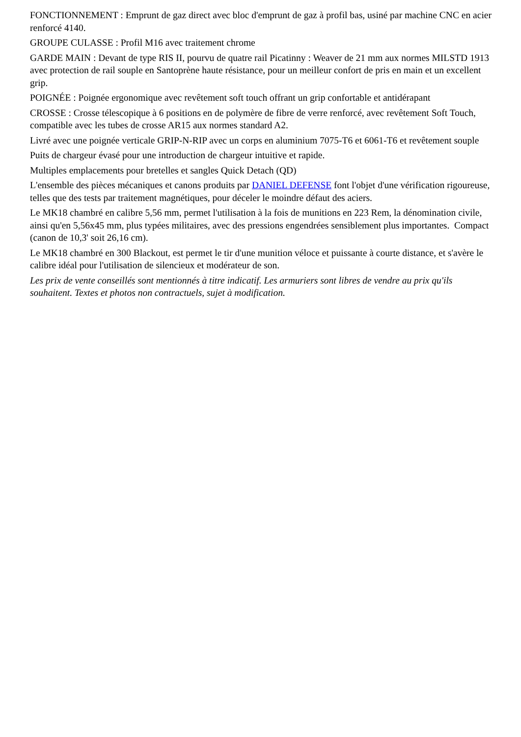FONCTIONNEMENT : Emprunt de gaz direct avec bloc d'emprunt de gaz à profil bas, usiné par machine CNC en acier renforcé 4140.
GROUPE CULASSE : Profil M16 avec traitement chrome
GARDE MAIN : Devant de type RIS II, pourvu de quatre rail Picatinny : Weaver de 21 mm aux normes MILSTD 1913 avec protection de rail souple en Santoprène haute résistance, pour un meilleur confort de pris en main et un excellent grip.
POIGNÉE : Poignée ergonomique avec revêtement soft touch offrant un grip confortable et antidérapant
CROSSE : Crosse télescopique à 6 positions en de polymère de fibre de verre renforcé, avec revêtement Soft Touch, compatible avec les tubes de crosse AR15 aux normes standard A2.
Livré avec une poignée verticale GRIP-N-RIP avec un corps en aluminium 7075-T6 et 6061-T6 et revêtement souple
Puits de chargeur évasé pour une introduction de chargeur intuitive et rapide.
Multiples emplacements pour bretelles et sangles Quick Detach (QD)
L'ensemble des pièces mécaniques et canons produits par DANIEL DEFENSE font l'objet d'une vérification rigoureuse, telles que des tests par traitement magnétiques, pour déceler le moindre défaut des aciers.
Le MK18 chambré en calibre 5,56 mm, permet l'utilisation à la fois de munitions en 223 Rem, la dénomination civile, ainsi qu'en 5,56x45 mm, plus typées militaires, avec des pressions engendrées sensiblement plus importantes. Compact (canon de 10,3' soit 26,16 cm).
Le MK18 chambré en 300 Blackout, est permet le tir d'une munition véloce et puissante à courte distance, et s'avère le calibre idéal pour l'utilisation de silencieux et modérateur de son.
Les prix de vente conseillés sont mentionnés à titre indicatif. Les armuriers sont libres de vendre au prix qu'ils souhaitent. Textes et photos non contractuels, sujet à modification.